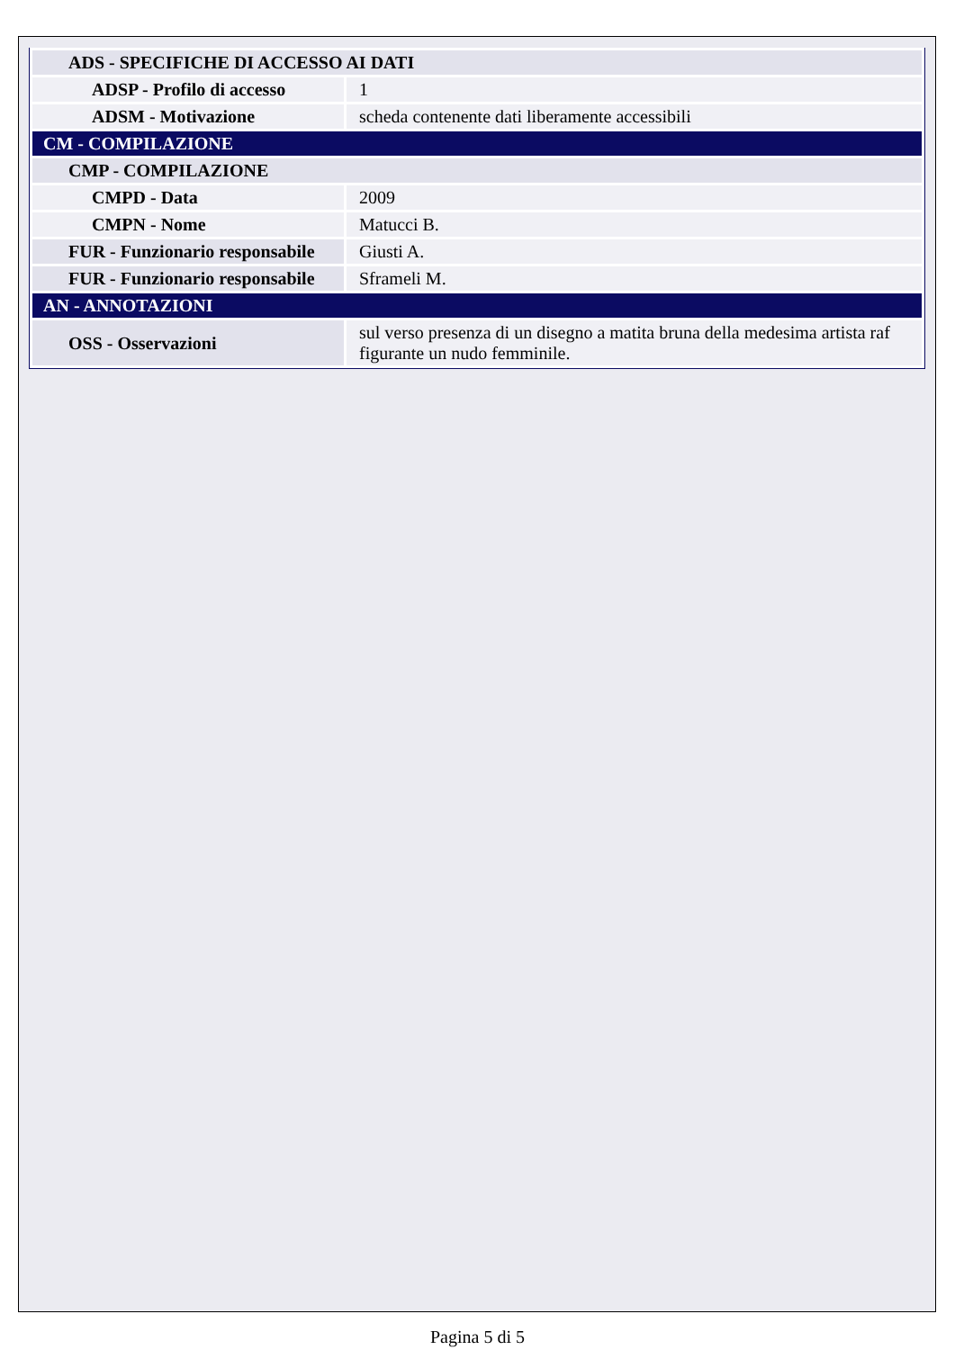| ADS - SPECIFICHE DI ACCESSO AI DATI | |
| ADSP - Profilo di accesso | 1 |
| ADSM - Motivazione | scheda contenente dati liberamente accessibili |
| CM - COMPILAZIONE | |
| CMP - COMPILAZIONE | |
| CMPD - Data | 2009 |
| CMPN - Nome | Matucci B. |
| FUR - Funzionario responsabile | Giusti A. |
| FUR - Funzionario responsabile | Sframeli M. |
| AN - ANNOTAZIONI | |
| OSS - Osservazioni | sul verso presenza di un disegno a matita bruna della medesima artista raf figurante un nudo femminile. |
Pagina 5 di 5